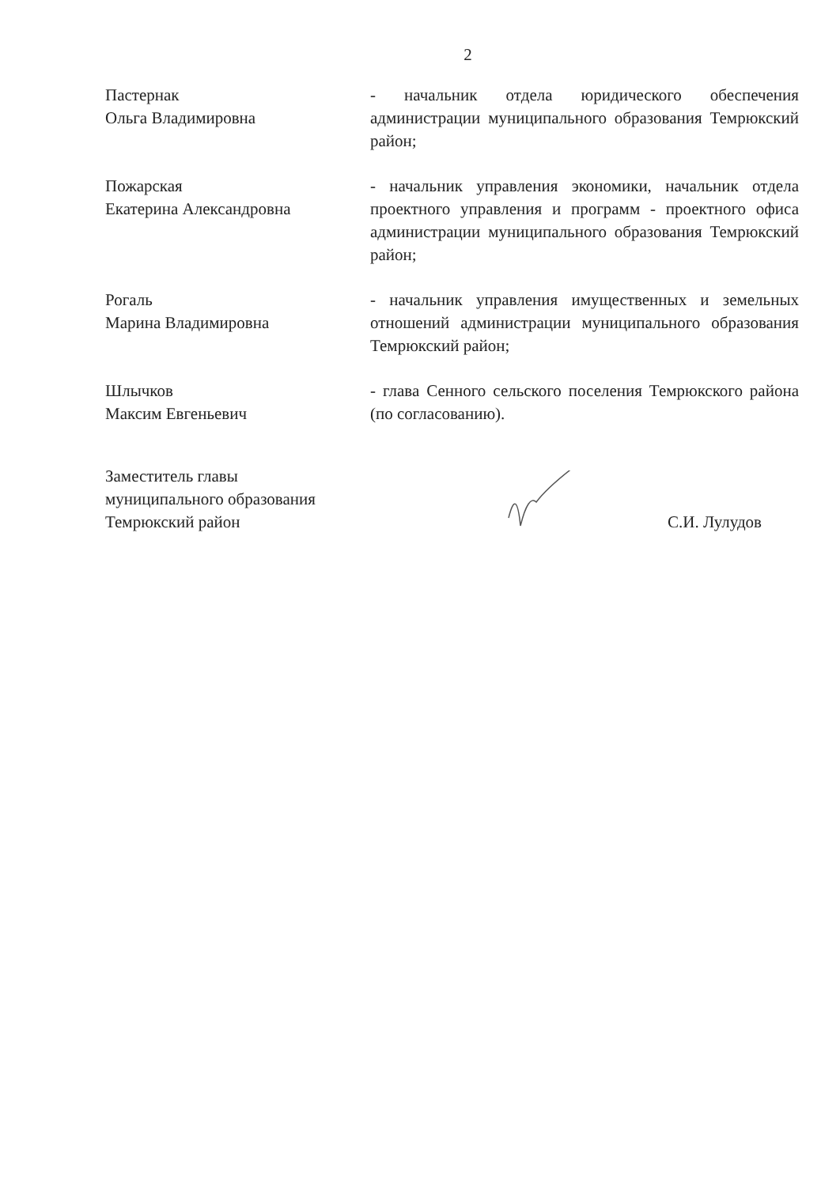2
Пастернак
Ольга Владимировна
- начальник отдела юридического обеспечения администрации муниципального образования Темрюкский район;
Пожарская
Екатерина Александровна
- начальник управления экономики, начальник отдела проектного управления и программ - проектного офиса администрации муниципального образования Темрюкский район;
Рогаль
Марина Владимировна
- начальник управления имущественных и земельных отношений администрации муниципального образования Темрюкский район;
Шлычков
Максим Евгеньевич
- глава Сенного сельского поселения Темрюкского района (по согласованию).
Заместитель главы
муниципального образования
Темрюкский район
С.И. Лулудов